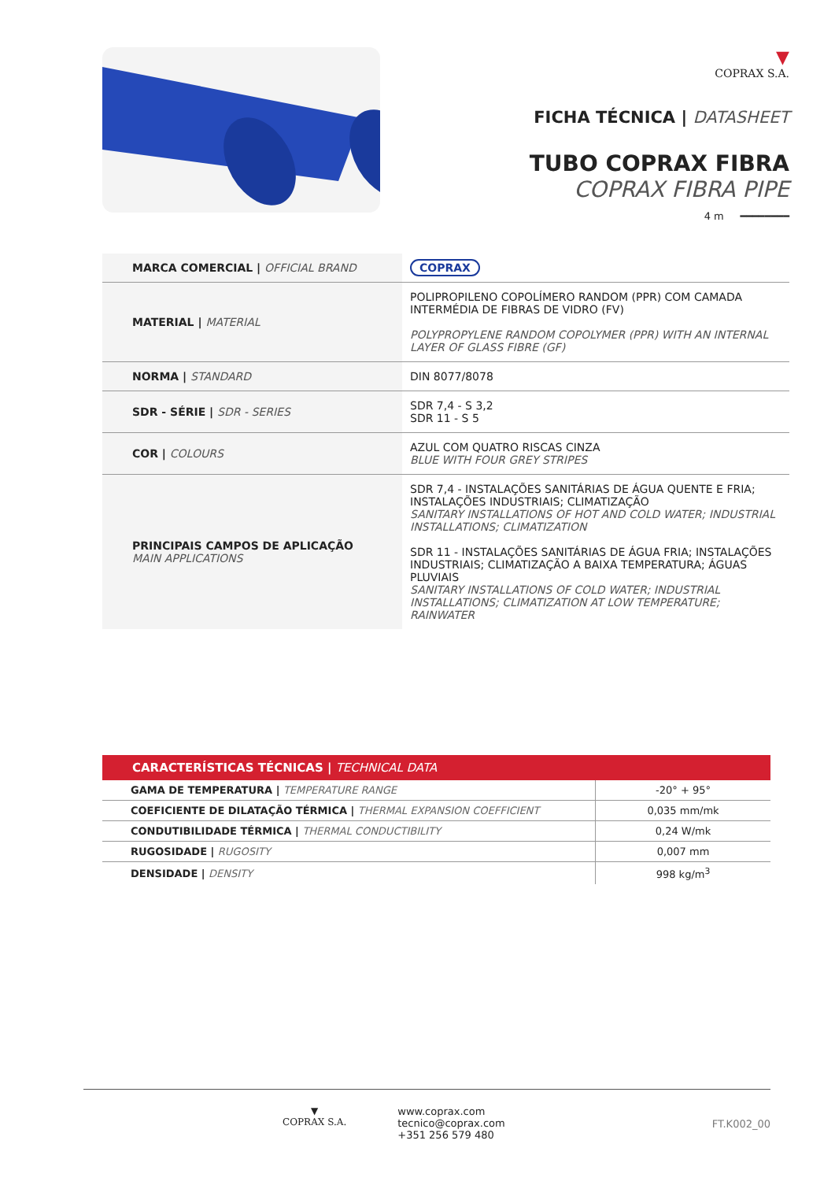▼
COPRAX S.A.
FICHA TÉCNICA | DATASHEET
TUBO COPRAX FIBRA
COPRAX FIBRA PIPE
4 m ━━━━━━━━
| MARCA COMERCIAL / OFFICIAL BRAND | COPRAX |
| MATERIAL / MATERIAL | POLIPROPILENO COPOLÍMERO RANDOM (PPR) COM CAMADA INTERMÉDIA DE FIBRAS DE VIDRO (FV) POLYPROPYLENE RANDOM COPOLYMER (PPR) WITH AN INTERNAL LAYER OF GLASS FIBRE (GF) |
| NORMA / STANDARD | DIN 8077/8078 |
| SDR - SÉRIE / SDR - SERIES | SDR 7,4 - S 3,2 SDR 11 - S 5 |
| COR / COLOURS | AZUL COM QUATRO RISCAS CINZA BLUE WITH FOUR GREY STRIPES |
| PRINCIPAIS CAMPOS DE APLICAÇÃO MAIN APPLICATIONS | SDR 7,4 - INSTALAÇÕES SANITÁRIAS DE ÁGUA QUENTE E FRIA; INSTALAÇÕES INDUSTRIAIS; CLIMATIZAÇÃO SANITARY INSTALLATIONS OF HOT AND COLD WATER; INDUSTRIAL INSTALLATIONS; CLIMATIZATION SDR 11 - INSTALAÇÕES SANITÁRIAS DE ÁGUA FRIA; INSTALAÇÕES INDUSTRIAIS; CLIMATIZAÇÃO A BAIXA TEMPERATURA; ÁGUAS PLUVIAIS SANITARY INSTALLATIONS OF COLD WATER; INDUSTRIAL INSTALLATIONS; CLIMATIZATION AT LOW TEMPERATURE; RAINWATER |
| CARACTERÍSTICAS TÉCNICAS / TECHNICAL DATA | |
| --- | --- |
| GAMA DE TEMPERATURA / TEMPERATURE RANGE | -20° + 95° |
| COEFICIENTE DE DILATAÇÃO TÉRMICA / THERMAL EXPANSION COEFFICIENT | 0,035 mm/mk |
| CONDUTIBILIDADE TÉRMICA / THERMAL CONDUCTIBILITY | 0,24 W/mk |
| RUGOSIDADE / RUGOSITY | 0,007 mm |
| DENSIDADE / DENSITY | 998 kg/m<sup>3</sup> |
▼
COPRAX S.A.
www.coprax.com
tecnico@coprax.com
+351 256 579 480
FT.K002_00